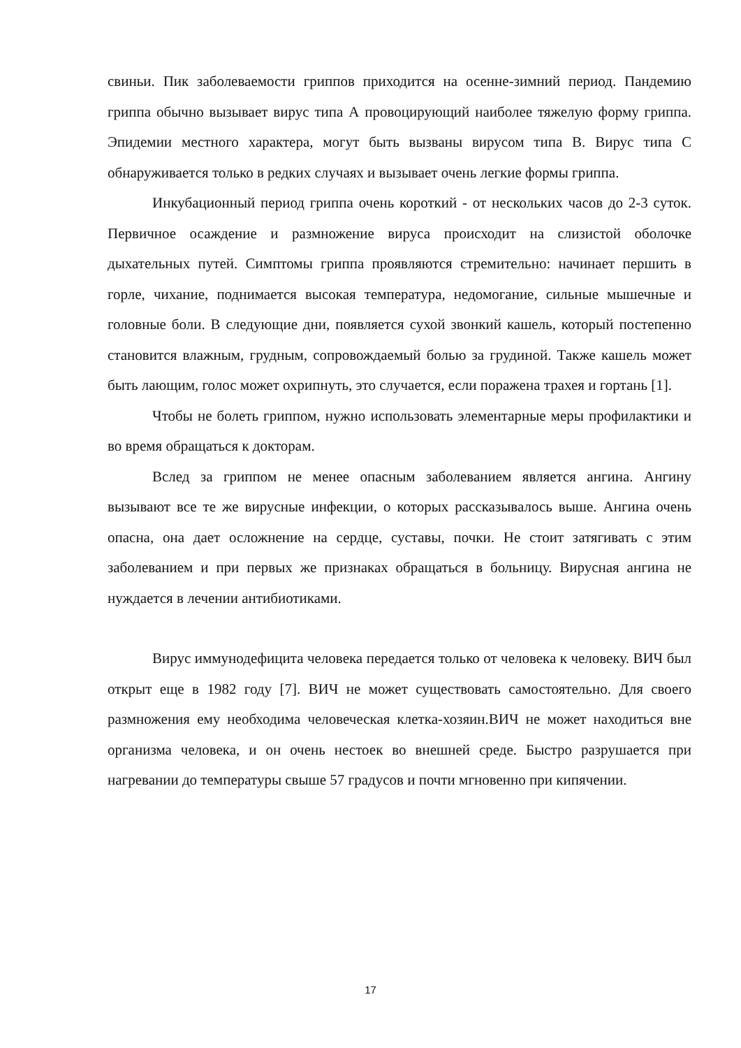свиньи. Пик заболеваемости гриппов приходится на осенне-зимний период. Пандемию гриппа обычно вызывает вирус типа А провоцирующий наиболее тяжелую форму гриппа. Эпидемии местного характера, могут быть вызваны вирусом типа В. Вирус типа С обнаруживается только в редких случаях и вызывает очень легкие формы гриппа.
Инкубационный период гриппа очень короткий - от нескольких часов до 2-3 суток. Первичное осаждение и размножение вируса происходит на слизистой оболочке дыхательных путей. Симптомы гриппа проявляются стремительно: начинает першить в горле, чихание, поднимается высокая температура, недомогание, сильные мышечные и головные боли. В следующие дни, появляется сухой звонкий кашель, который постепенно становится влажным, грудным, сопровождаемый болью за грудиной. Также кашель может быть лающим, голос может охрипнуть, это случается, если поражена трахея и гортань [1].
Чтобы не болеть гриппом, нужно использовать элементарные меры профилактики и во время обращаться к докторам.
Вслед за гриппом не менее опасным заболеванием является ангина. Ангину вызывают все те же вирусные инфекции, о которых рассказывалось выше. Ангина очень опасна, она дает осложнение на сердце, суставы, почки. Не стоит затягивать с этим заболеванием и при первых же признаках обращаться в больницу. Вирусная ангина не нуждается в лечении антибиотиками.
Вирус иммунодефицита человека передается только от человека к человеку. ВИЧ был открыт еще в 1982 году [7]. ВИЧ не может существовать самостоятельно. Для своего размножения ему необходима человеческая клетка-хозяин.ВИЧ не может находиться вне организма человека, и он очень нестоек во внешней среде. Быстро разрушается при нагревании до температуры свыше 57 градусов и почти мгновенно при кипячении.
17